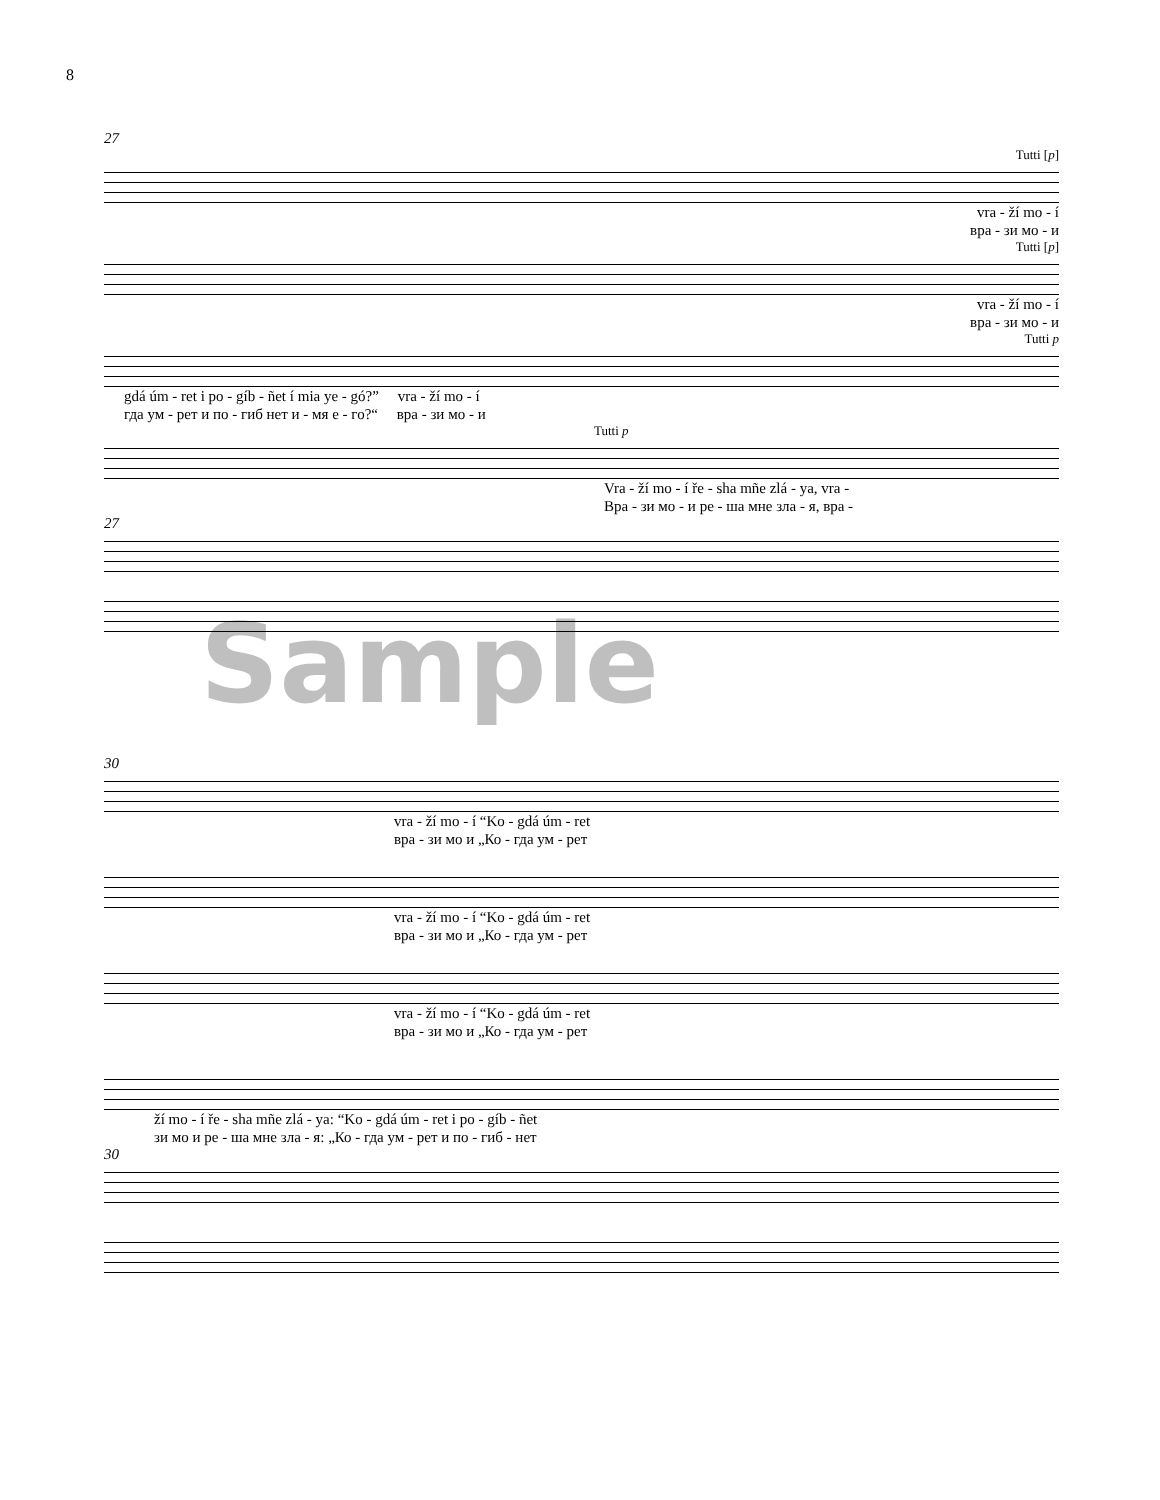8
27
Tutti [p]
vra - ží mo - í
вра - зи мо - и
Tutti [p]
vra - ží mo - í
вра - зи мо - и
Tutti p
gdá úm - ret i po - gíb - ñet í mia ye - gó?” vra - ží mo - í
гда ум - рет и по - гиб нет и - мя е - го?“ вра - зи мо - и
Tutti p
Vra - ží mo - í ře - sha mñe zlá - ya, vra -
Вра - зи мо - и ре - ша мне зла - я, вра -
27
30
vra - ží mo - í “Ko - gdá úm - ret
вра - зи мо и „Ко - гда ум - рет
vra - ží mo - í “Ko - gdá úm - ret
вра - зи мо и „Ко - гда ум - рет
vra - ží mo - í “Ko - gdá úm - ret
вра - зи мо и „Ко - гда ум - рет
ží mo - í ře - sha mñe zlá - ya: “Ko - gdá úm - ret i po - gíb - ñet
зи мо и ре - ша мне зла - я: „Ко - гда ум - рет и по - гиб - нет
30
Sample